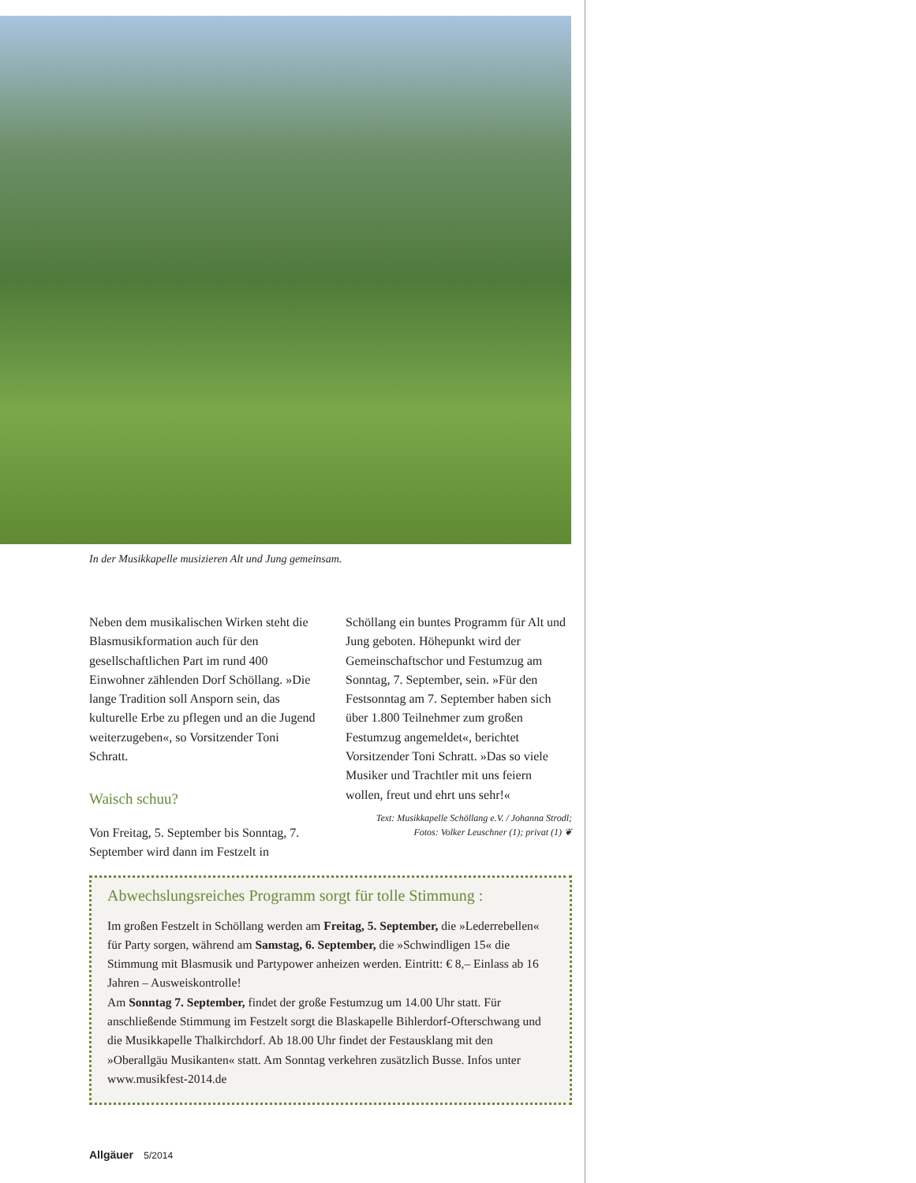In der Musikkapelle musizieren Alt und Jung gemeinsam.
Neben dem musikalischen Wirken steht die Blasmusikformation auch für den gesellschaftlichen Part im rund 400 Einwohner zählenden Dorf Schöllang. »Die lange Tradition soll Ansporn sein, das kulturelle Erbe zu pflegen und an die Jugend weiterzugeben«, so Vorsitzender Toni Schratt.
Waisch schuu?
Von Freitag, 5. September bis Sonntag, 7. September wird dann im Festzelt in
Schöllang ein buntes Programm für Alt und Jung geboten. Höhepunkt wird der Gemeinschaftschor und Festumzug am Sonntag, 7. September, sein. »Für den Festsonntag am 7. September haben sich über 1.800 Teilnehmer zum großen Festumzug angemeldet«, berichtet Vorsitzender Toni Schratt. »Das so viele Musiker und Trachtler mit uns feiern wollen, freut und ehrt uns sehr!«
Text: Musikkapelle Schöllang e.V. / Johanna Strodl;
Fotos: Volker Leuschner (1); privat (1) ❦
Abwechslungsreiches Programm sorgt für tolle Stimmung :
Im großen Festzelt in Schöllang werden am Freitag, 5. September, die »Lederrebellen« für Party sorgen, während am Samstag, 6. September, die »Schwindligen 15« die Stimmung mit Blasmusik und Partypower anheizen werden. Eintritt: € 8,– Einlass ab 16 Jahren – Ausweiskontrolle!
Am Sonntag 7. September, findet der große Festumzug um 14.00 Uhr statt. Für anschließende Stimmung im Festzelt sorgt die Blaskapelle Bihlerdorf-Ofterschwang und die Musikkapelle Thalkirchdorf. Ab 18.00 Uhr findet der Festausklang mit den »Oberallgäu Musikanten« statt. Am Sonntag verkehren zusätzlich Busse. Infos unter www.musikfest-2014.de
Allgäuer 5/2014